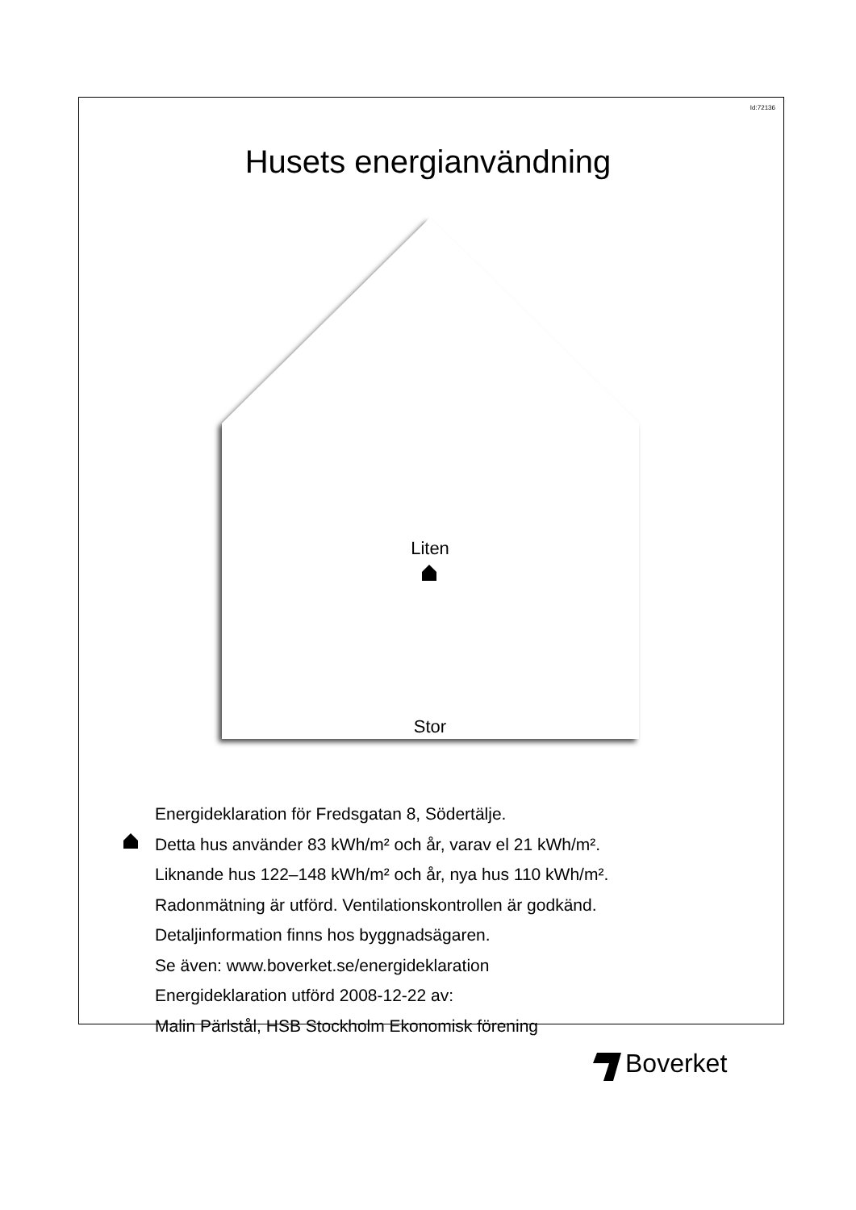Id:72136
Husets energianvändning
Liten
Stor
Energideklaration för Fredsgatan 8, Södertälje.
Detta hus använder 83 kWh/m² och år, varav el 21 kWh/m².
Liknande hus 122–148 kWh/m² och år, nya hus 110 kWh/m².
Radonmätning är utförd. Ventilationskontrollen är godkänd.
Detaljinformation finns hos byggnadsägaren.
Se även: www.boverket.se/energideklaration
Energideklaration utförd 2008-12-22 av:
Malin Pärlstål, HSB Stockholm Ekonomisk förening
Boverket